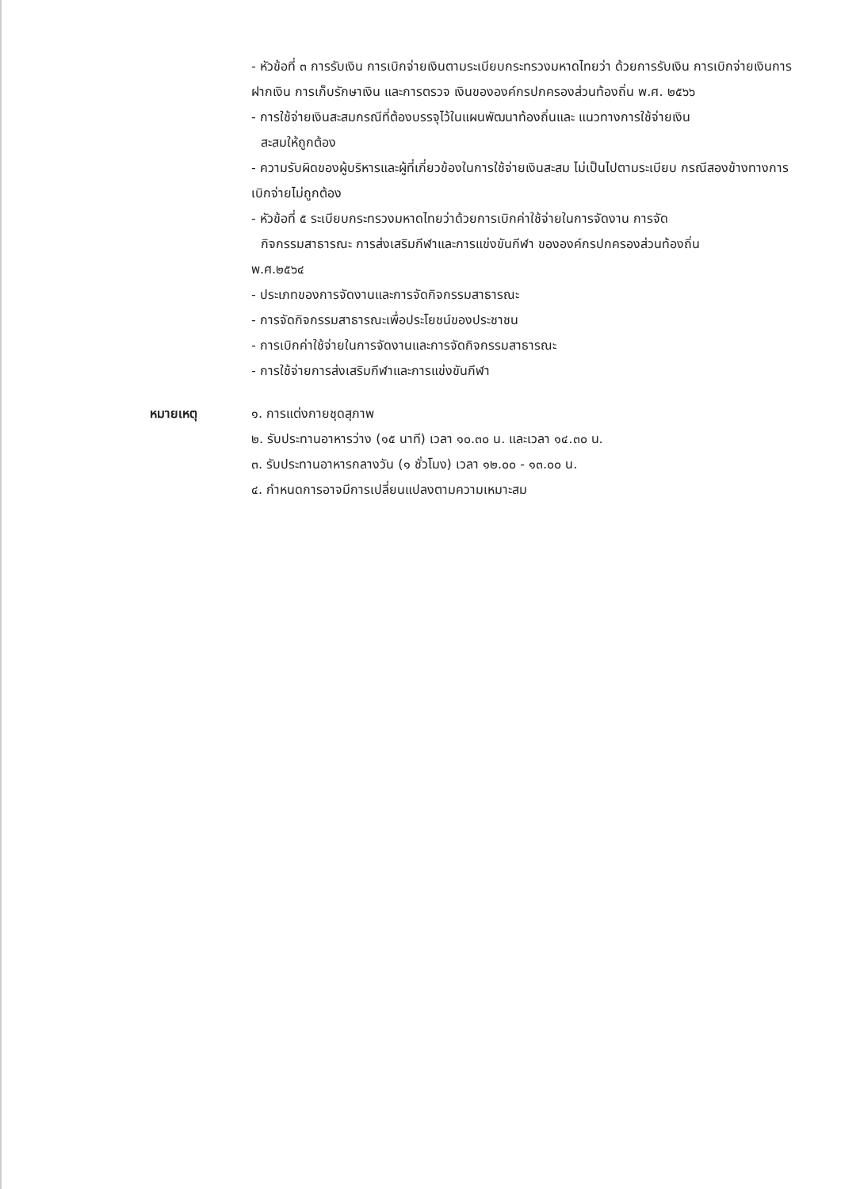- หัวข้อที่ ๓ การรับเงิน การเบิกจ่ายเงินตามระเบียบกระทรวงมหาดไทยว่า ด้วยการรับเงิน การเบิกจ่ายเงินการฝากเงิน การเก็บรักษาเงิน และการตรวจ เงินขององค์กรปกครองส่วนท้องถิ่น พ.ศ. ๒๕๖๖
- การใช้จ่ายเงินสะสมกรณีที่ต้องบรรจุไว้ในแผนพัฒนาท้องถิ่นและ แนวทางการใช้จ่ายเงิน
สะสมให้ถูกต้อง
- ความรับผิดของผู้บริหารและผู้ที่เกี่ยวข้องในการใช้จ่ายเงินสะสม ไม่เป็นไปตามระเบียบ กรณีสองข้างทางการเบิกจ่ายไม่ถูกต้อง
- หัวข้อที่ ๕ ระเบียบกระทรวงมหาดไทยว่าด้วยการเบิกค่าใช้จ่ายในการจัดงาน การจัด
กิจกรรมสาธารณะ การส่งเสริมกีฬาและการแข่งขันกีฬา ขององค์กรปกครองส่วนท้องถิ่น
พ.ศ.๒๕๖๔
- ประเภทของการจัดงานและการจัดกิจกรรมสาธารณะ
- การจัดกิจกรรมสาธารณะเพื่อประโยชน์ของประชาชน
- การเบิกค่าใช้จ่ายในการจัดงานและการจัดกิจกรรมสาธารณะ
- การใช้จ่ายการส่งเสริมกีฬาและการแข่งขันกีฬา
หมายเหตุ ๑. การแต่งกายชุดสุภาพ
๒. รับประทานอาหารว่าง (๑๕ นาที) เวลา ๑๐.๓๐ น. และเวลา ๑๔.๓๐ น.
๓. รับประทานอาหารกลางวัน (๑ ชั่วโมง) เวลา ๑๒.๐๐ - ๑๓.๐๐ น.
๔. กำหนดการอาจมีการเปลี่ยนแปลงตามความเหมาะสม